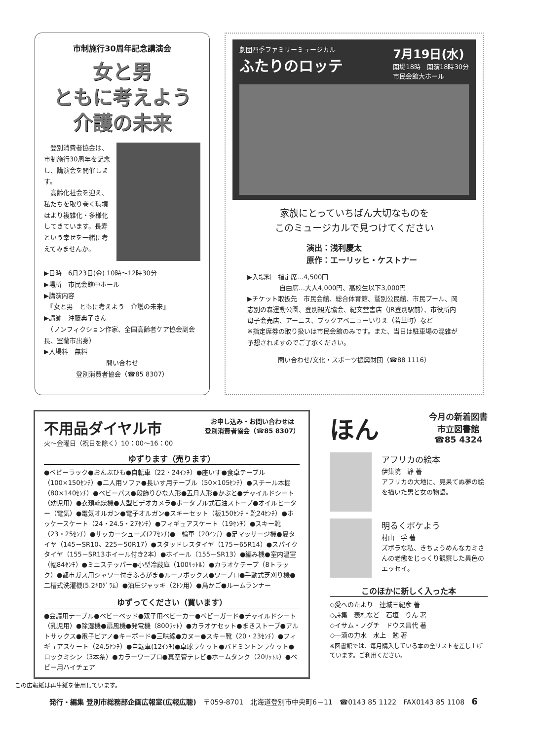市制施行30周年記念講演会
女と男
ともに考えよう
介護の未来
　登別消費者協会は、市制施行30周年を記念し、講演会を開催します。
　高齢化社会を迎え、私たちを取り巻く環境はより複雑化・多様化してきています。長寿という幸せを一緒に考えてみませんか。
▶日時　6月23日(金) 10時～12時30分
▶場所　市民会館中ホール
▶講演内容
　『女と男　ともに考えよう　介護の未来』
▶講師　沖藤典子さん
　（ノンフィクション作家、全国高齢者ケア協会副会長、室蘭市出身）
▶入場料　無料
問い合わせ
登別消費者協会（☎85 8307）
劇団四季ファミリーミュージカル
ふたりのロッテ
7月19日(水)
開場18時　開演18時30分
市民会館大ホール
家族にとっていちばん大切なものを
このミュージカルで見つけてください
演出：浅利慶太
原作：エーリッヒ・ケストナー
▶入場料　指定席…4,500円
　　　　　自由席…大人4,000円、高校生以下3,000円
▶チケット取扱先　市民会館、総合体育館、鷲別公民館、市民プール、岡志別の森運動公園、登別観光協会、紀文堂書店（JR登別駅前）、市役所内母子会売店、アーニス、ブックアベニューいりえ（若草町）など
※指定席券の取り扱いは市民会館のみです。また、当日は駐車場の混雑が予想されますのでご了承ください。
問い合わせ/文化・スポーツ振興財団（☎88 1116）
不用品ダイヤル市
お申し込み・お問い合わせは
登別消費者協会（☎85 8307）
火～金曜日（祝日を除く）10：00～16：00
ゆずります（売ります）
●ベビーラック●おんぶひも●自転車（22・24ｲﾝﾁ）●座いす●食卓テーブル（100×150ｾﾝﾁ）●二人用ソファ●長いす用テーブル（50×105ｾﾝﾁ）●スチール本棚（80×140ｾﾝﾁ）●ベビーバス●段飾りひな人形●五月人形●かぶと●チャイルドシート（幼児用）●衣類乾燥機●大型ビデオカメラ●ポータブル式石油ストーブ●オイルヒーター（電気）●電気オルガン●電子オルガン●スキーセット（板150ｾﾝﾁ・靴24ｾﾝﾁ）●ホッケースケート（24・24.5・27ｾﾝﾁ）●フィギュアスケート（19ｾﾝﾁ）●スキー靴（23・25ｾﾝﾁ）●サッカーシューズ(27ｾﾝﾁ)●一輪車（20ｲﾝﾁ）●足マッサージ機●夏タイヤ（145－SR10、225－50R17）●スタッドレスタイヤ（175－65R14）●スパイクタイヤ（155－SR13ホイール付き2本）●ホイール（155－SR13）●編み機●室内温室（幅84ｾﾝﾁ）●ミニステッパー●小型冷蔵庫（100ﾘｯﾄﾙ）●カラオケテープ（8トラック）●都市ガス用シャワー付きふろがま●ルーフボックス●ワープロ●手動式芝刈り機●二槽式洗濯機(5.2ｷﾛｸﾞﾗﾑ）●油圧ジャッキ（2ﾄﾝ用）●鳥かご●ルームランナー
ゆずってください（買います）
●会議用テーブル●ベビーベッド●双子用ベビーカー●ベビーガード●チャイルドシート（乳児用）●除湿機●扇風機●発電機（800ﾜｯﾄ）●カラオケセット●まきストーブ●アルトサックス●電子ピアノ●キーボード●三味線●カヌー●スキー靴（20・23ｾﾝﾁ）●フィギュアスケート（24.5ｾﾝﾁ）●自転車(12ｲﾝﾁ)●卓球ラケット●バドミントンラケット●ロックミシン（3本糸）●カラーワープロ●真空管テレビ●ホームタンク（20ﾘｯﾄﾙ）●ベビー用ハイチェア
ほん 今月の新着図書
市立図書館
☎85 4324
アフリカの絵本
伊集院　静 著
アフリカの大地に、見果てぬ夢の絵を描いた男と女の物語。
明るくボケよう
村山　孚 著
ズボラな私、きちょうめんなカミさんの老態をじっくり観察した異色のエッセイ。
このほかに新しく入った本
◇愛へのたより　連城三紀彦 著
◇詩集　表札など　石垣　りん 著
◇イサム・ノグチ　ドウス昌代 著
◇一滴の力水　水上　勉 著
※図書館では、毎月購入している本の全リストを差し上げています。ご利用ください。
この広報紙は再生紙を使用しています。
発行・編集 登別市総務部企画広報室(広報広聴)　〒059-8701　北海道登別市中央町6－11　☎0143 85 1122　FAX0143 85 1108　6